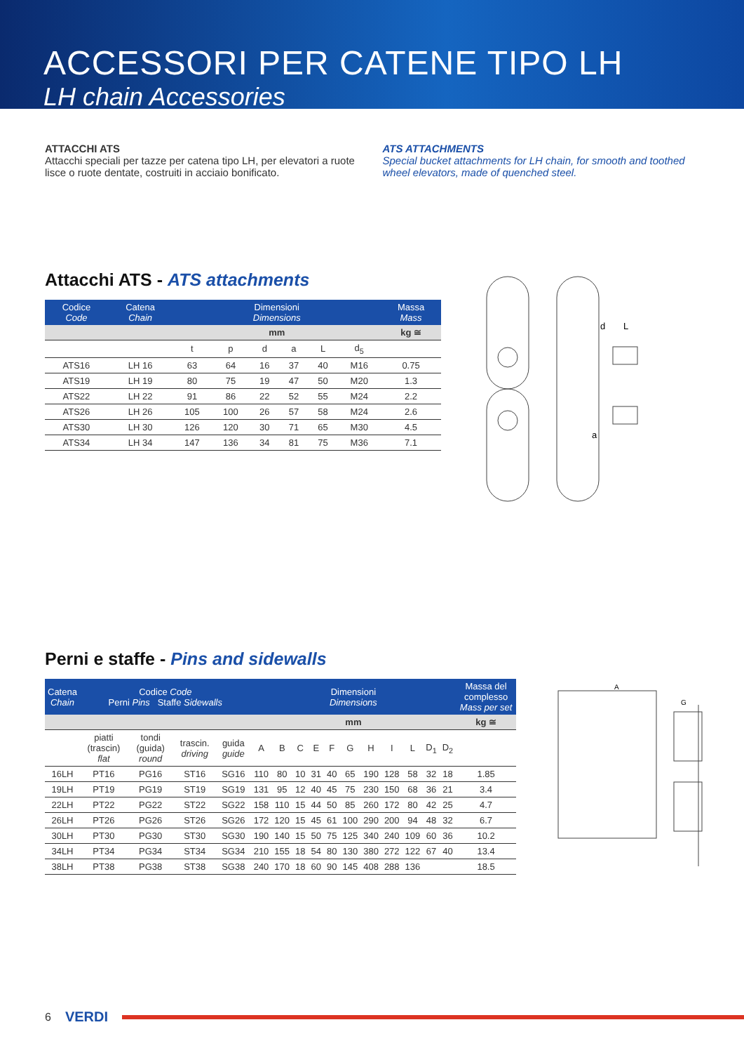ACCESSORI PER CATENE TIPO LH
LH chain Accessories
ATTACCHI ATS
Attacchi speciali per tazze per catena tipo LH, per elevatori a ruote lisce o ruote dentate, costruiti in acciaio bonificato.
ATS ATTACHMENTS
Special bucket attachments for LH chain, for smooth and toothed wheel elevators, made of quenched steel.
Attacchi ATS - ATS attachments
| Codice Code | Catena Chain | Dimensioni Dimensions | | | | | | Massa Mass |
| --- | --- | --- | --- | --- | --- | --- | --- | --- |
| | | mm | | | | | | kg ≅ |
| | | t | p | d | a | L | d<sub>5</sub> | |
| ATS16 | LH 16 | 63 | 64 | 16 | 37 | 40 | M16 | 0.75 |
| ATS19 | LH 19 | 80 | 75 | 19 | 47 | 50 | M20 | 1.3 |
| ATS22 | LH 22 | 91 | 86 | 22 | 52 | 55 | M24 | 2.2 |
| ATS26 | LH 26 | 105 | 100 | 26 | 57 | 58 | M24 | 2.6 |
| ATS30 | LH 30 | 126 | 120 | 30 | 71 | 65 | M30 | 4.5 |
| ATS34 | LH 34 | 147 | 136 | 34 | 81 | 75 | M36 | 7.1 |
d
L
a
Perni e staffe - Pins and sidewalls
| Catena Chain | Codice Code Perni Pins Staffe Sidewalls | | | | Dimensioni Dimensions | | | | | | | | | | | Massa del complesso Mass per set |
| --- | --- | --- | --- | --- | --- | --- | --- | --- | --- | --- | --- | --- | --- | --- | --- | --- |
| | | | | | mm | | | | | | | | | | | kg ≅ |
| | piatti (trascin) flat | tondi (guida) round | trascin. driving | guida guide | A | B | C | E | F | G | H | I | L | D<sub>1</sub> | D<sub>2</sub> | |
| 16LH | PT16 | PG16 | ST16 | SG16 | 110 | 80 | 10 | 31 | 40 | 65 | 190 | 128 | 58 | 32 | 18 | 1.85 |
| 19LH | PT19 | PG19 | ST19 | SG19 | 131 | 95 | 12 | 40 | 45 | 75 | 230 | 150 | 68 | 36 | 21 | 3.4 |
| 22LH | PT22 | PG22 | ST22 | SG22 | 158 | 110 | 15 | 44 | 50 | 85 | 260 | 172 | 80 | 42 | 25 | 4.7 |
| 26LH | PT26 | PG26 | ST26 | SG26 | 172 | 120 | 15 | 45 | 61 | 100 | 290 | 200 | 94 | 48 | 32 | 6.7 |
| 30LH | PT30 | PG30 | ST30 | SG30 | 190 | 140 | 15 | 50 | 75 | 125 | 340 | 240 | 109 | 60 | 36 | 10.2 |
| 34LH | PT34 | PG34 | ST34 | SG34 | 210 | 155 | 18 | 54 | 80 | 130 | 380 | 272 | 122 | 67 | 40 | 13.4 |
| 38LH | PT38 | PG38 | ST38 | SG38 | 240 | 170 | 18 | 60 | 90 | 145 | 408 | 288 | 136 | | | 18.5 |
A
G
6 VERDI